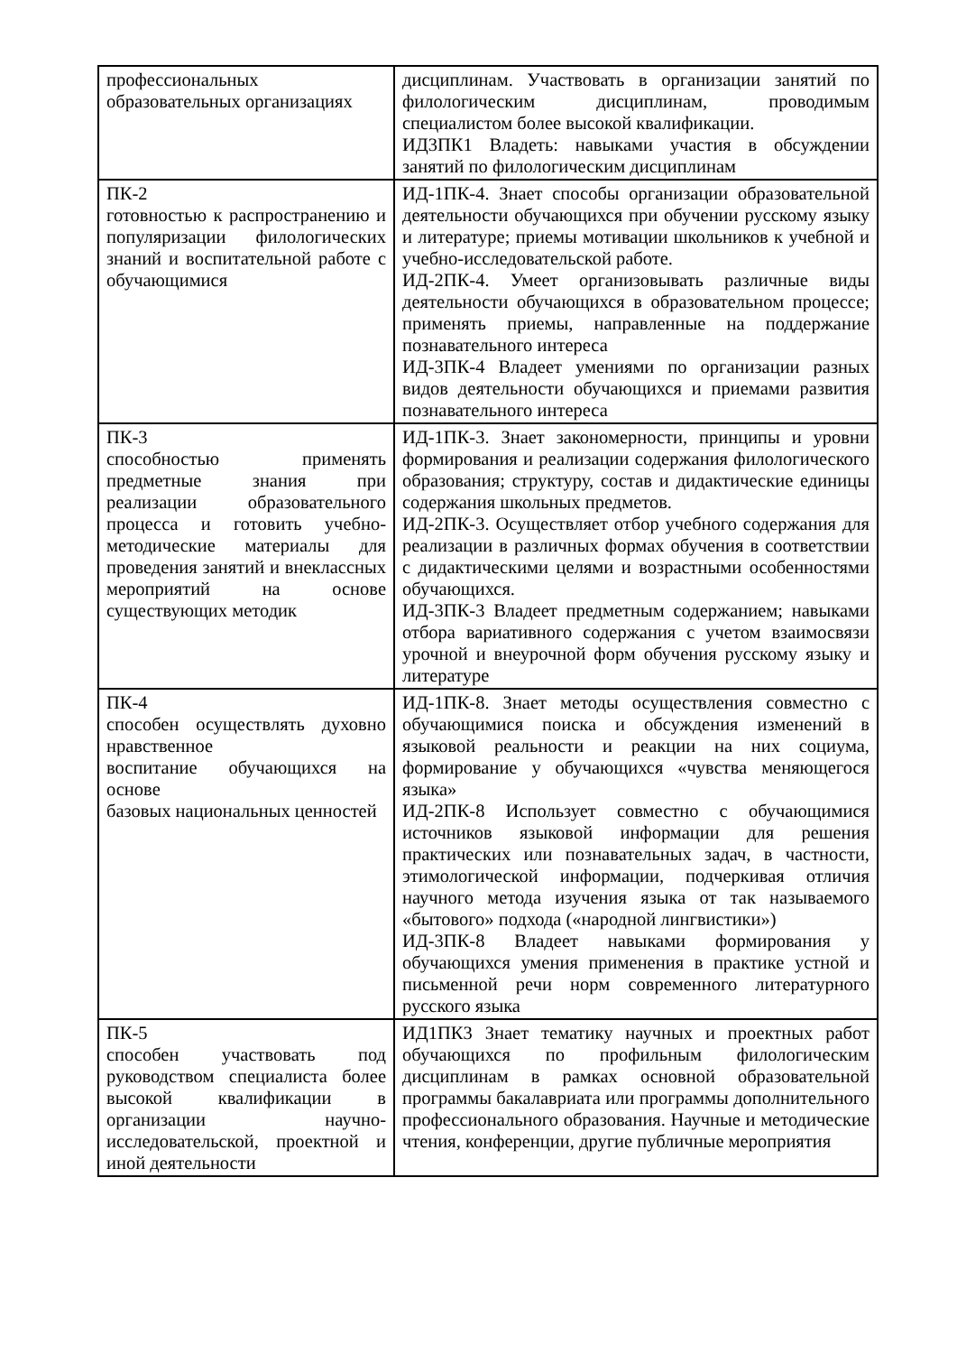| профессиональных образовательных организациях | дисциплинам. Участвовать в организации занятий по филологическим дисциплинам, проводимым специалистом более высокой квалификации. ИД3ПК1 Владеть: навыками участия в обсуждении занятий по филологическим дисциплинам |
| ПК-2 готовностью к распространению и популяризации филологических знаний и воспитательной работе с обучающимися | ИД-1ПК-4. Знает способы организации образовательной деятельности обучающихся при обучении русскому языку и литературе; приемы мотивации школьников к учебной и учебно-исследовательской работе. ИД-2ПК-4. Умеет организовывать различные виды деятельности обучающихся в образовательном процессе; применять приемы, направленные на поддержание познавательного интереса ИД-3ПК-4 Владеет умениями по организации разных видов деятельности обучающихся и приемами развития познавательного интереса |
| ПК-3 способностью применять предметные знания при реализации образовательного процесса и готовить учебно-методические материалы для проведения занятий и внеклассных мероприятий на основе существующих методик | ИД-1ПК-3. Знает закономерности, принципы и уровни формирования и реализации содержания филологического образования; структуру, состав и дидактические единицы содержания школьных предметов. ИД-2ПК-3. Осуществляет отбор учебного содержания для реализации в различных формах обучения в соответствии с дидактическими целями и возрастными особенностями обучающихся. ИД-3ПК-3 Владеет предметным содержанием; навыками отбора вариативного содержания с учетом взаимосвязи урочной и внеурочной форм обучения русскому языку и литературе |
| ПК-4 способен осуществлять духовно нравственное воспитание обучающихся на основе базовых национальных ценностей | ИД-1ПК-8. Знает методы осуществления совместно с обучающимися поиска и обсуждения изменений в языковой реальности и реакции на них социума, формирование у обучающихся «чувства меняющегося языка» ИД-2ПК-8 Использует совместно с обучающимися источников языковой информации для решения практических или познавательных задач, в частности, этимологической информации, подчеркивая отличия научного метода изучения языка от так называемого «бытового» подхода («народной лингвистики») ИД-3ПК-8 Владеет навыками формирования у обучающихся умения применения в практике устной и письменной речи норм современного литературного русского языка |
| ПК-5 способен участвовать под руководством специалиста более высокой квалификации в организации научно-исследовательской, проектной и иной деятельности | ИД1ПК3 Знает тематику научных и проектных работ обучающихся по профильным филологическим дисциплинам в рамках основной образовательной программы бакалавриата или программы дополнительного профессионального образования. Научные и методические чтения, конференции, другие публичные мероприятия |